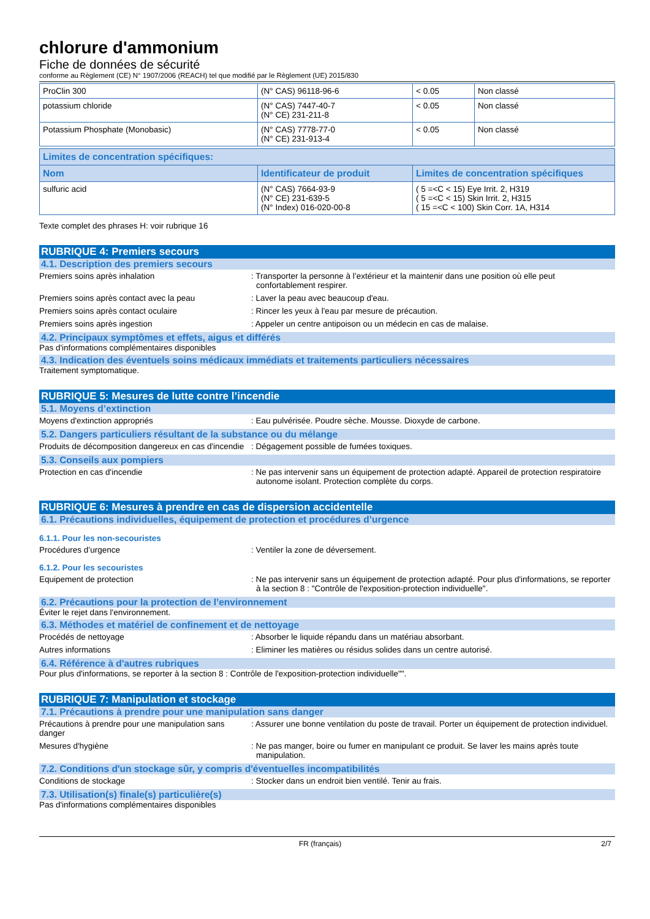chlorure d'ammonium
Fiche de données de sécurité
conforme au Règlement (CE) N° 1907/2006 (REACH) tel que modifié par le Règlement (UE) 2015/830
| ProClin 300 | (N° CAS) 96118-96-6 | < 0.05 | Non classé |
| potassium chloride | (N° CAS) 7447-40-7 (N° CE) 231-211-8 | < 0.05 | Non classé |
| Potassium Phosphate (Monobasic) | (N° CAS) 7778-77-0 (N° CE) 231-913-4 | < 0.05 | Non classé |
| Limites de concentration spécifiques: | | |
| --- | --- | --- |
| Nom | Identificateur de produit | Limites de concentration spécifiques |
| sulfuric acid | (N° CAS) 7664-93-9 (N° CE) 231-639-5 (N° Index) 016-020-00-8 | ( 5 =<C < 15) Eye Irrit. 2, H319 ( 5 =<C < 15) Skin Irrit. 2, H315 ( 15 =<C < 100) Skin Corr. 1A, H314 |
Texte complet des phrases H: voir rubrique 16
RUBRIQUE 4: Premiers secours
4.1. Description des premiers secours
Premiers soins après inhalation : Transporter la personne à l’extérieur et la maintenir dans une position où elle peut confortablement respirer.
Premiers soins après contact avec la peau : Laver la peau avec beaucoup d'eau.
Premiers soins après contact oculaire : Rincer les yeux à l'eau par mesure de précaution.
Premiers soins après ingestion : Appeler un centre antipoison ou un médecin en cas de malaise.
4.2. Principaux symptômes et effets, aigus et différés
Pas d'informations complémentaires disponibles
4.3. Indication des éventuels soins médicaux immédiats et traitements particuliers nécessaires
Traitement symptomatique.
RUBRIQUE 5: Mesures de lutte contre l’incendie
5.1. Moyens d’extinction
Moyens d'extinction appropriés : Eau pulvérisée. Poudre sèche. Mousse. Dioxyde de carbone.
5.2. Dangers particuliers résultant de la substance ou du mélange
Produits de décomposition dangereux en cas d'incendie
: Dégagement possible de fumées toxiques.
5.3. Conseils aux pompiers
Protection en cas d'incendie : Ne pas intervenir sans un équipement de protection adapté. Appareil de protection respiratoire autonome isolant. Protection complète du corps.
RUBRIQUE 6: Mesures à prendre en cas de dispersion accidentelle
6.1. Précautions individuelles, équipement de protection et procédures d’urgence
6.1.1. Pour les non-secouristes
Procédures d’urgence : Ventiler la zone de déversement.
6.1.2. Pour les secouristes
Equipement de protection : Ne pas intervenir sans un équipement de protection adapté. Pour plus d'informations, se reporter à la section 8 : "Contrôle de l'exposition-protection individuelle".
6.2. Précautions pour la protection de l’environnement
Éviter le rejet dans l'environnement.
6.3. Méthodes et matériel de confinement et de nettoyage
Procédés de nettoyage : Absorber le liquide répandu dans un matériau absorbant.
Autres informations : Eliminer les matières ou résidus solides dans un centre autorisé.
6.4. Référence à d'autres rubriques
Pour plus d'informations, se reporter à la section 8 : Contrôle de l'exposition-protection individuelle"".
RUBRIQUE 7: Manipulation et stockage
7.1. Précautions à prendre pour une manipulation sans danger
Précautions à prendre pour une manipulation sans danger
: Assurer une bonne ventilation du poste de travail. Porter un équipement de protection individuel.
Mesures d'hygiène : Ne pas manger, boire ou fumer en manipulant ce produit. Se laver les mains après toute manipulation.
7.2. Conditions d'un stockage sûr, y compris d'éventuelles incompatibilités
Conditions de stockage : Stocker dans un endroit bien ventilé. Tenir au frais.
7.3. Utilisation(s) finale(s) particulière(s)
Pas d'informations complémentaires disponibles
FR (français) 2/7